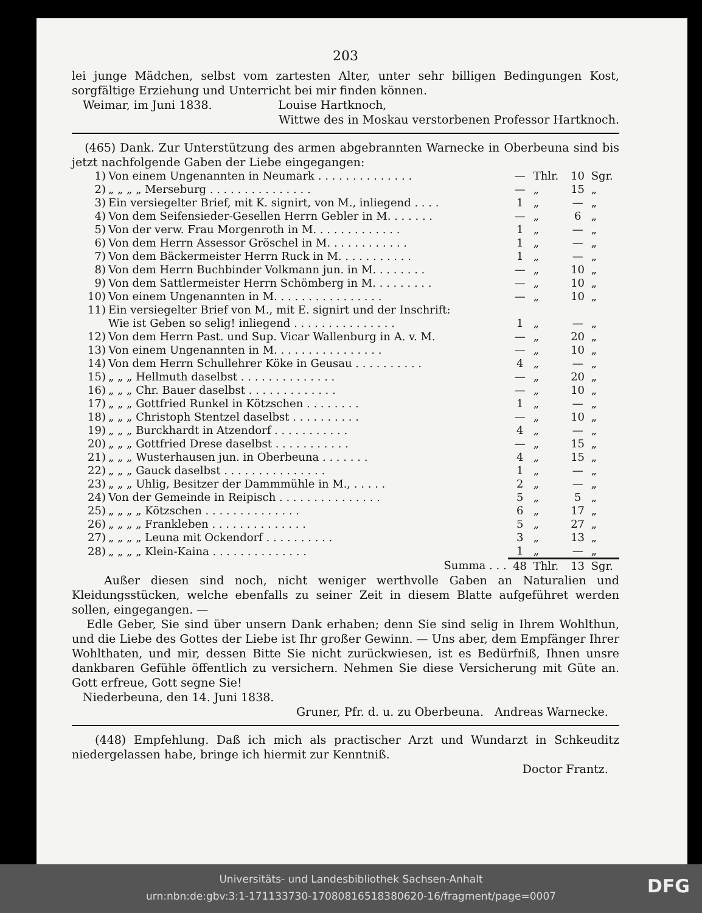203
lei junge Mädchen, selbst vom zartesten Alter, unter sehr billigen Bedingungen Kost, sorgfältige Erziehung und Unterricht bei mir finden können.
Weimar, im Juni 1838. Louise Hartknoch,
Wittwe des in Moskau verstorbenen Professor Hartknoch.
(465) Dank. Zur Unterstützung des armen abgebrannten Warnecke in Oberbeuna sind bis jetzt nachfolgende Gaben der Liebe eingegangen:
| 1) | Von einem Ungenannten in Neumark . . . . . . . . . . . . . . | — | Thlr. | 10 | Sgr. |
| 2) | „ „ „ „ Merseburg . . . . . . . . . . . . . . . | — | „ | 15 | „ |
| 3) | Ein versiegelter Brief, mit K. signirt, von M., inliegend . . . . | 1 | „ | — | „ |
| 4) | Von dem Seifensieder-Gesellen Herrn Gebler in M. . . . . . . | — | „ | 6 | „ |
| 5) | Von der verw. Frau Morgenroth in M. . . . . . . . . . . . . | 1 | „ | — | „ |
| 6) | Von dem Herrn Assessor Gröschel in M. . . . . . . . . . . . | 1 | „ | — | „ |
| 7) | Von dem Bäckermeister Herrn Ruck in M. . . . . . . . . . . | 1 | „ | — | „ |
| 8) | Von dem Herrn Buchbinder Volkmann jun. in M. . . . . . . . | — | „ | 10 | „ |
| 9) | Von dem Sattlermeister Herrn Schömberg in M. . . . . . . . . | — | „ | 10 | „ |
| 10) | Von einem Ungenannten in M. . . . . . . . . . . . . . . . | — | „ | 10 | „ |
| 11) | Ein versiegelter Brief von M., mit E. signirt und der Inschrift: | | | | |
| | Wie ist Geben so selig! inliegend . . . . . . . . . . . . . . . | 1 | „ | — | „ |
| 12) | Von dem Herrn Past. und Sup. Vicar Wallenburg in A. v. M. | — | „ | 20 | „ |
| 13) | Von einem Ungenannten in M. . . . . . . . . . . . . . . . | — | „ | 10 | „ |
| 14) | Von dem Herrn Schullehrer Köke in Geusau . . . . . . . . . . | 4 | „ | — | „ |
| 15) | „ „ „ Hellmuth daselbst . . . . . . . . . . . . . . | — | „ | 20 | „ |
| 16) | „ „ „ Chr. Bauer daselbst . . . . . . . . . . . . . | — | „ | 10 | „ |
| 17) | „ „ „ Gottfried Runkel in Kötzschen . . . . . . . . | 1 | „ | — | „ |
| 18) | „ „ „ Christoph Stentzel daselbst . . . . . . . . . . | — | „ | 10 | „ |
| 19) | „ „ „ Burckhardt in Atzendorf . . . . . . . . . . . | 4 | „ | — | „ |
| 20) | „ „ „ Gottfried Drese daselbst . . . . . . . . . . . | — | „ | 15 | „ |
| 21) | „ „ „ Wusterhausen jun. in Oberbeuna . . . . . . . | 4 | „ | 15 | „ |
| 22) | „ „ „ Gauck daselbst . . . . . . . . . . . . . . . | 1 | „ | — | „ |
| 23) | „ „ „ Uhlig, Besitzer der Dammmühle in M., . . . . . | 2 | „ | — | „ |
| 24) | Von der Gemeinde in Reipisch . . . . . . . . . . . . . . . | 5 | „ | 5 | „ |
| 25) | „ „ „ „ Kötzschen . . . . . . . . . . . . . . | 6 | „ | 17 | „ |
| 26) | „ „ „ „ Frankleben . . . . . . . . . . . . . . | 5 | „ | 27 | „ |
| 27) | „ „ „ „ Leuna mit Ockendorf . . . . . . . . . . | 3 | „ | 13 | „ |
| 28) | „ „ „ „ Klein-Kaina . . . . . . . . . . . . . . | 1 | „ | — | „ |
| | Summa . . . | 48 | Thlr. | 13 | Sgr. |
Außer diesen sind noch, nicht weniger werthvolle Gaben an Naturalien und Kleidungsstücken, welche ebenfalls zu seiner Zeit in diesem Blatte aufgeführet werden sollen, eingegangen. —
Edle Geber, Sie sind über unsern Dank erhaben; denn Sie sind selig in Ihrem Wohlthun, und die Liebe des Gottes der Liebe ist Ihr großer Gewinn. — Uns aber, dem Empfänger Ihrer Wohlthaten, und mir, dessen Bitte Sie nicht zurückwiesen, ist es Bedürfniß, Ihnen unsre dankbaren Gefühle öffentlich zu versichern. Nehmen Sie diese Versicherung mit Güte an. Gott erfreue, Gott segne Sie!
Niederbeuna, den 14. Juni 1838.
Gruner, Pfr. d. u. zu Oberbeuna. Andreas Warnecke.
(448) Empfehlung. Daß ich mich als practischer Arzt und Wundarzt in Schkeuditz niedergelassen habe, bringe ich hiermit zur Kenntniß.
Doctor Frantz.
Universitäts- und Landesbibliothek Sachsen-Anhalt
urn:nbn:de:gbv:3:1-171133730-17080816518380620-16/fragment/page=0007
DFG